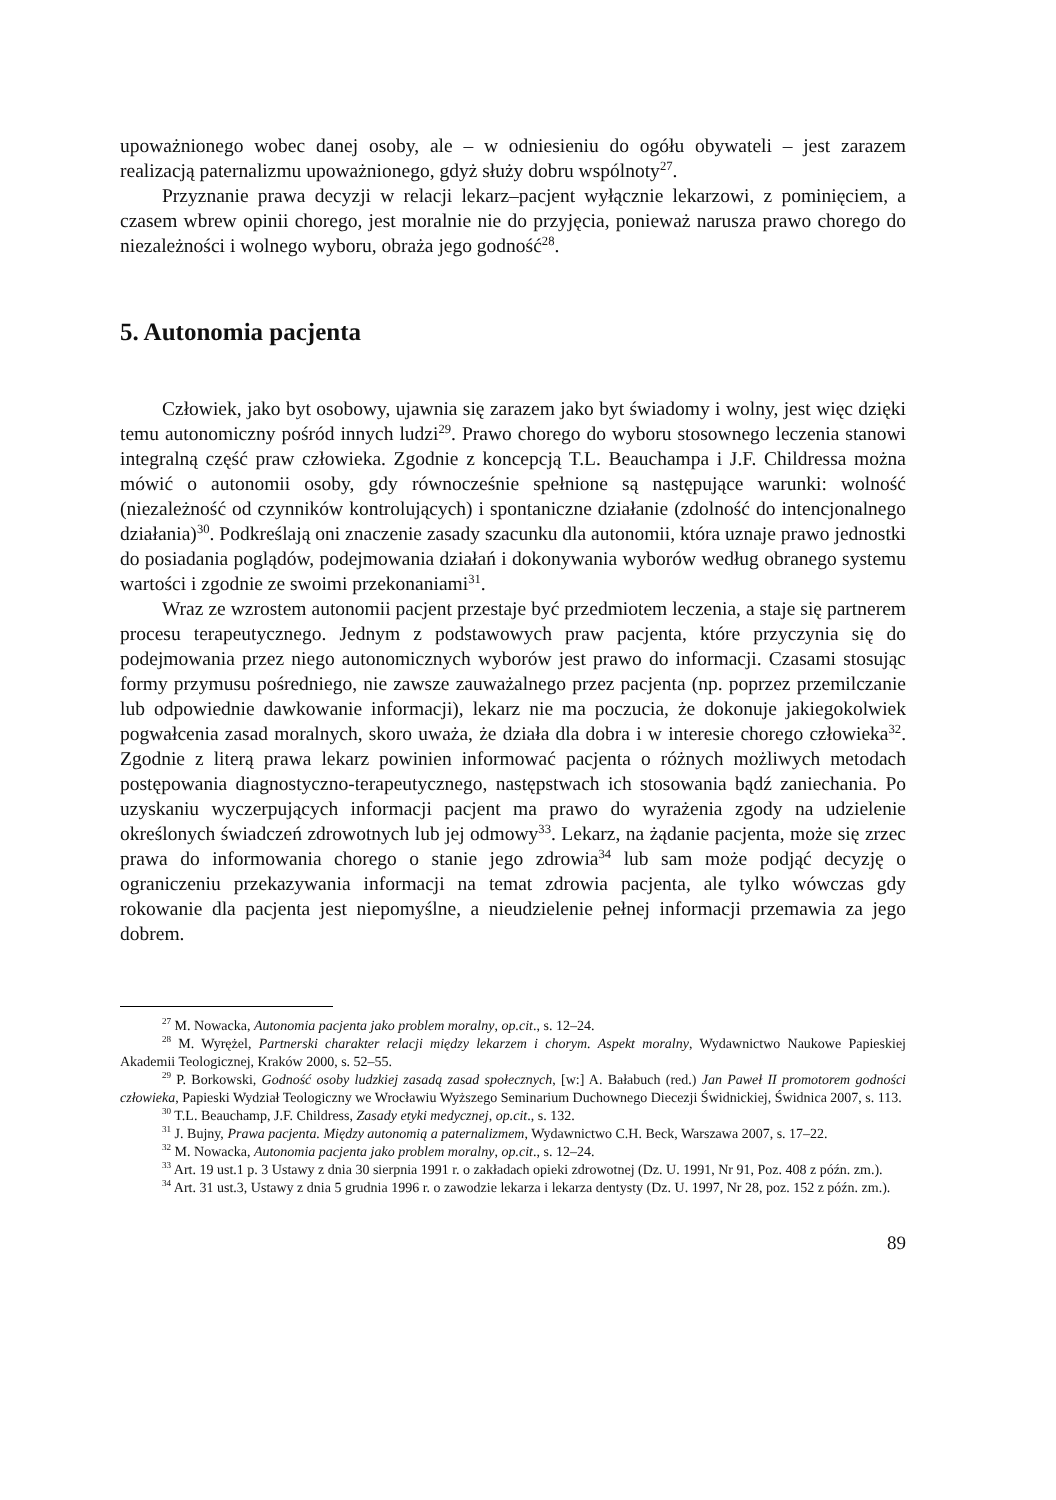upoważnionego wobec danej osoby, ale – w odniesieniu do ogółu obywateli – jest zarazem realizacją paternalizmu upoważnionego, gdyż służy dobru wspólnoty<sup>27</sup>.
Przyznanie prawa decyzji w relacji lekarz–pacjent wyłącznie lekarzowi, z pominięciem, a czasem wbrew opinii chorego, jest moralnie nie do przyjęcia, ponieważ narusza prawo chorego do niezależności i wolnego wyboru, obraża jego godność<sup>28</sup>.
5. Autonomia pacjenta
Człowiek, jako byt osobowy, ujawnia się zarazem jako byt świadomy i wolny, jest więc dzięki temu autonomiczny pośród innych ludzi<sup>29</sup>. Prawo chorego do wyboru stosownego leczenia stanowi integralną część praw człowieka. Zgodnie z koncepcją T.L. Beauchampa i J.F. Childressa można mówić o autonomii osoby, gdy równocześnie spełnione są następujące warunki: wolność (niezależność od czynników kontrolujących) i spontaniczne działanie (zdolność do intencjonalnego działania)<sup>30</sup>. Podkreślają oni znaczenie zasady szacunku dla autonomii, która uznaje prawo jednostki do posiadania poglądów, podejmowania działań i dokonywania wyborów według obranego systemu wartości i zgodnie ze swoimi przekonaniami<sup>31</sup>.
Wraz ze wzrostem autonomii pacjent przestaje być przedmiotem leczenia, a staje się partnerem procesu terapeutycznego. Jednym z podstawowych praw pacjenta, które przyczynia się do podejmowania przez niego autonomicznych wyborów jest prawo do informacji. Czasami stosując formy przymusu pośredniego, nie zawsze zauważalnego przez pacjenta (np. poprzez przemilczanie lub odpowiednie dawkowanie informacji), lekarz nie ma poczucia, że dokonuje jakiegokolwiek pogwałcenia zasad moralnych, skoro uważa, że działa dla dobra i w interesie chorego człowieka<sup>32</sup>. Zgodnie z literą prawa lekarz powinien informować pacjenta o różnych możliwych metodach postępowania diagnostyczno-terapeutycznego, następstwach ich stosowania bądź zaniechania. Po uzyskaniu wyczerpujących informacji pacjent ma prawo do wyrażenia zgody na udzielenie określonych świadczeń zdrowotnych lub jej odmowy<sup>33</sup>. Lekarz, na żądanie pacjenta, może się zrzec prawa do informowania chorego o stanie jego zdrowia<sup>34</sup> lub sam może podjąć decyzję o ograniczeniu przekazywania informacji na temat zdrowia pacjenta, ale tylko wówczas gdy rokowanie dla pacjenta jest niepomyślne, a nieudzielenie pełnej informacji przemawia za jego dobrem.
<sup>27</sup> M. Nowacka, Autonomia pacjenta jako problem moralny, op.cit., s. 12–24.
<sup>28</sup> M. Wyrężel, Partnerski charakter relacji między lekarzem i chorym. Aspekt moralny, Wydawnictwo Naukowe Papieskiej Akademii Teologicznej, Kraków 2000, s. 52–55.
<sup>29</sup> P. Borkowski, Godność osoby ludzkiej zasadą zasad społecznych, [w:] A. Bałabuch (red.) Jan Paweł II promotorem godności człowieka, Papieski Wydział Teologiczny we Wrocławiu Wyższego Seminarium Duchownego Diecezji Świdnickiej, Świdnica 2007, s. 113.
<sup>30</sup> T.L. Beauchamp, J.F. Childress, Zasady etyki medycznej, op.cit., s. 132.
<sup>31</sup> J. Bujny, Prawa pacjenta. Między autonomią a paternalizmem, Wydawnictwo C.H. Beck, Warszawa 2007, s. 17–22.
<sup>32</sup> M. Nowacka, Autonomia pacjenta jako problem moralny, op.cit., s. 12–24.
<sup>33</sup> Art. 19 ust.1 p. 3 Ustawy z dnia 30 sierpnia 1991 r. o zakładach opieki zdrowotnej (Dz. U. 1991, Nr 91, Poz. 408 z późn. zm.).
<sup>34</sup> Art. 31 ust.3, Ustawy z dnia 5 grudnia 1996 r. o zawodzie lekarza i lekarza dentysty (Dz. U. 1997, Nr 28, poz. 152 z późn. zm.).
89